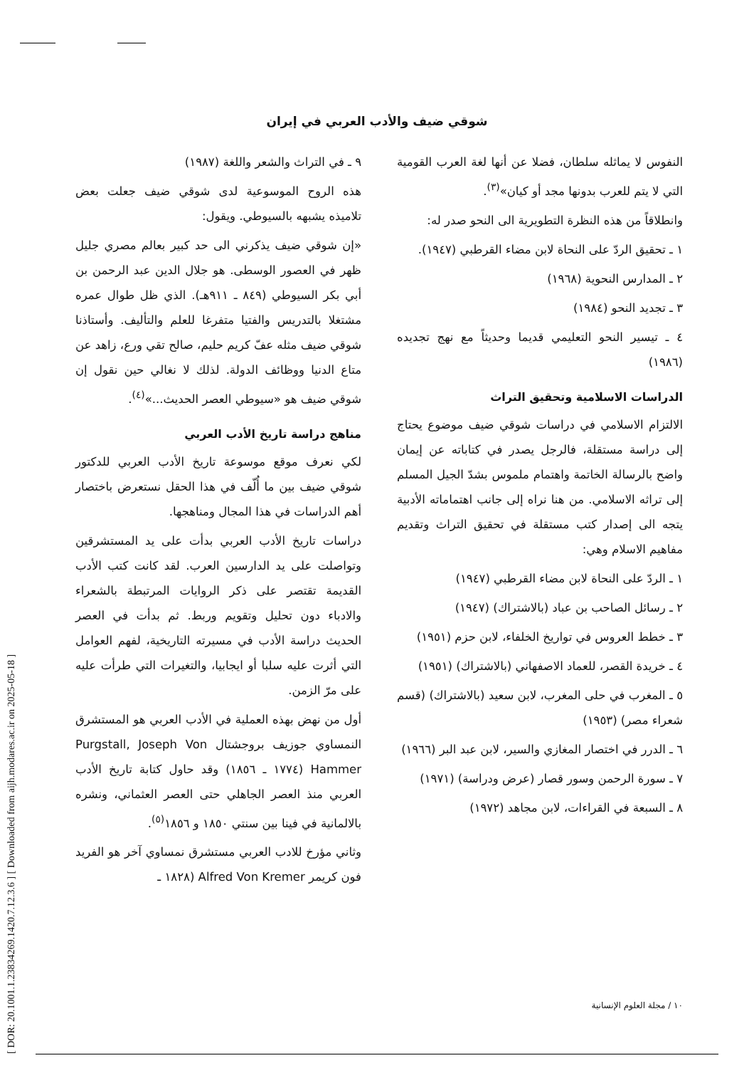[ DOR: 20.1001.1.23834269.1420.7.12.3.6 ] [ Downloaded from aijh.modares.ac.ir on 2025-05-18 ]
شوقي ضيف والأدب العربي في إيران
النفوس لا يماثله سلطان، فضلا عن أنها لغة العرب القومية التي لا يتم للعرب بدونها مجد أو كيان»<sup>(٣)</sup>.
وانطلاقاً من هذه النظرة التطويرية الى النحو صدر له:
١ ـ تحقيق الردّ على النحاة لابن مضاء القرطبي (١٩٤٧).
٢ ـ المدارس النحوية (١٩٦٨)
٣ ـ تجديد النحو (١٩٨٤)
٤ ـ تيسير النحو التعليمي قديما وحديثاً مع نهج تجديده (١٩٨٦)
الدراسات الاسلامية وتحقيق التراث
الالتزام الاسلامي في دراسات شوقي ضيف موضوع يحتاج إلى دراسة مستقلة، فالرجل يصدر في كتاباته عن إيمان واضح بالرسالة الخاتمة واهتمام ملموس بشدّ الجيل المسلم إلى تراثه الاسلامي. من هنا نراه إلى جانب اهتماماته الأدبية يتجه الى إصدار كتب مستقلة في تحقيق التراث وتقديم مفاهيم الاسلام وهي:
١ ـ الردّ على النحاة لابن مضاء القرطبي (١٩٤٧)
٢ ـ رسائل الصاحب بن عباد (بالاشتراك) (١٩٤٧)
٣ ـ خطط العروس في تواريخ الخلفاء، لابن حزم (١٩٥١)
٤ ـ خريدة القصر، للعماد الاصفهاني (بالاشتراك) (١٩٥١)
٥ ـ المغرب في حلى المغرب، لابن سعيد (بالاشتراك) (قسم شعراء مصر) (١٩٥٣)
٦ ـ الدرر في اختصار المغازي والسير، لابن عبد البر (١٩٦٦)
٧ ـ سورة الرحمن وسور قصار (عرض ودراسة) (١٩٧١)
٨ ـ السبعة في القراءات، لابن مجاهد (١٩٧٢)
٩ ـ في التراث والشعر واللغة (١٩٨٧)
هذه الروح الموسوعية لدى شوقي ضيف جعلت بعض تلاميذه يشبهه بالسيوطي. ويقول:
«إن شوقي ضيف يذكرني الى حد كبير بعالم مصري جليل ظهر في العصور الوسطى. هو جلال الدين عبد الرحمن بن أبي بكر السيوطي (٨٤٩ ـ ٩١١هـ). الذي ظل طوال عمره مشتغلا بالتدريس والفتيا متفرغا للعلم والتأليف. وأستاذنا شوقي ضيف مثله عفّ كريم حليم، صالح تقي ورع، زاهد عن متاع الدنيا ووظائف الدولة. لذلك لا نغالي حين نقول إن شوقي ضيف هو «سيوطي العصر الحديث...»<sup>(٤)</sup>.
مناهج دراسة تاريخ الأدب العربي
لكي نعرف موقع موسوعة تاريخ الأدب العربي للدكتور شوقي ضيف بين ما أُلّف في هذا الحقل نستعرض باختصار أهم الدراسات في هذا المجال ومناهجها.
دراسات تاريخ الأدب العربي بدأت على يد المستشرقين وتواصلت على يد الدارسين العرب. لقد كانت كتب الأدب القديمة تقتصر على ذكر الروايات المرتبطة بالشعراء والادباء دون تحليل وتقويم وربط. ثم بدأت في العصر الحديث دراسة الأدب في مسيرته التاريخية، لفهم العوامل التي أثرت عليه سلبا أو ايجابيا، والتغيرات التي طرأت عليه على مرّ الزمن.
أول من نهض بهذه العملية في الأدب العربي هو المستشرق النمساوي جوزيف بروجشتال Purgstall, Joseph Von Hammer (١٧٧٤ ـ ١٨٥٦) وقد حاول كتابة تاريخ الأدب العربي منذ العصر الجاهلي حتى العصر العثماني، ونشره بالالمانية في فينا بين سنتي ١٨٥٠ و ١٨٥٦<sup>(٥)</sup>.
وثاني مؤرخ للادب العربي مستشرق نمساوي آخر هو الفريد فون كريمر Alfred Von Kremer (١٨٢٨ ـ
١٠ / مجلة العلوم الإنسانية